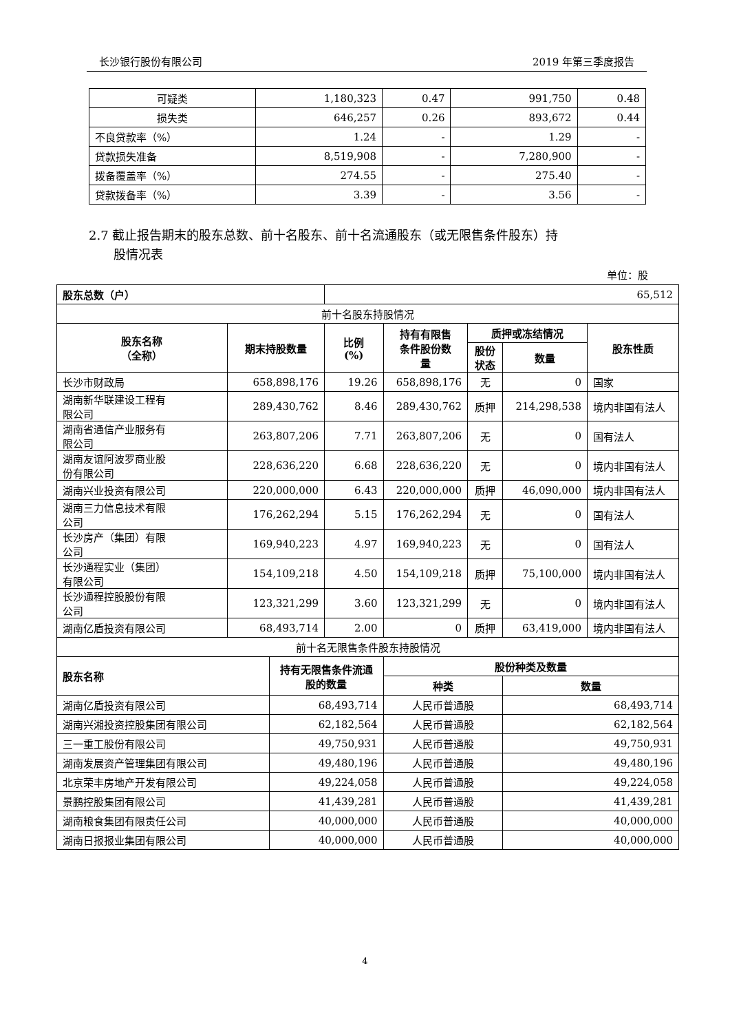长沙银行股份有限公司 2019 年第三季度报告
| 可疑类 | 1,180,323 | 0.47 | 991,750 | 0.48 |
| 损失类 | 646,257 | 0.26 | 893,672 | 0.44 |
| 不良贷款率（%） | 1.24 | - | 1.29 | - |
| 贷款损失准备 | 8,519,908 | - | 7,280,900 | - |
| 拨备覆盖率（%） | 274.55 | - | 275.40 | - |
| 贷款拨备率（%） | 3.39 | - | 3.56 | - |
2.7 截止报告期末的股东总数、前十名股东、前十名流通股东（或无限售条件股东）持
  股情况表
单位：股
| 股东总数（户） | | | 65,512 | | | | |
| 前十名股东持股情况 | | | | | | | |
| 股东名称 （全称） | 期末持股数量 | | 比例 (%) | 持有有限售 条件股份数 量 | 质押或冻结情况 | | 股东性质 |
| | | | | | 股份 状态 | 数量 | |
| 长沙市财政局 | 658,898,176 | | 19.26 | 658,898,176 | 无 | 0 | 国家 |
| 湖南新华联建设工程有 限公司 | 289,430,762 | | 8.46 | 289,430,762 | 质押 | 214,298,538 | 境内非国有法人 |
| 湖南省通信产业服务有 限公司 | 263,807,206 | | 7.71 | 263,807,206 | 无 | 0 | 国有法人 |
| 湖南友谊阿波罗商业股 份有限公司 | 228,636,220 | | 6.68 | 228,636,220 | 无 | 0 | 境内非国有法人 |
| 湖南兴业投资有限公司 | 220,000,000 | | 6.43 | 220,000,000 | 质押 | 46,090,000 | 境内非国有法人 |
| 湖南三力信息技术有限 公司 | 176,262,294 | | 5.15 | 176,262,294 | 无 | 0 | 国有法人 |
| 长沙房产（集团）有限 公司 | 169,940,223 | | 4.97 | 169,940,223 | 无 | 0 | 国有法人 |
| 长沙通程实业（集团） 有限公司 | 154,109,218 | | 4.50 | 154,109,218 | 质押 | 75,100,000 | 境内非国有法人 |
| 长沙通程控股股份有限 公司 | 123,321,299 | | 3.60 | 123,321,299 | 无 | 0 | 境内非国有法人 |
| 湖南亿盾投资有限公司 | 68,493,714 | | 2.00 | 0 | 质押 | 63,419,000 | 境内非国有法人 |
| 前十名无限售条件股东持股情况 | | | | | | | |
| 股东名称 | | 持有无限售条件流通 股的数量 | | 股份种类及数量 | | | |
| | | | | 种类 | | 数量 | |
| 湖南亿盾投资有限公司 | | 68,493,714 | | 人民币普通股 | | 68,493,714 | |
| 湖南兴湘投资控股集团有限公司 | | 62,182,564 | | 人民币普通股 | | 62,182,564 | |
| 三一重工股份有限公司 | | 49,750,931 | | 人民币普通股 | | 49,750,931 | |
| 湖南发展资产管理集团有限公司 | | 49,480,196 | | 人民币普通股 | | 49,480,196 | |
| 北京荣丰房地产开发有限公司 | | 49,224,058 | | 人民币普通股 | | 49,224,058 | |
| 景鹏控股集团有限公司 | | 41,439,281 | | 人民币普通股 | | 41,439,281 | |
| 湖南粮食集团有限责任公司 | | 40,000,000 | | 人民币普通股 | | 40,000,000 | |
| 湖南日报报业集团有限公司 | | 40,000,000 | | 人民币普通股 | | 40,000,000 | |
4